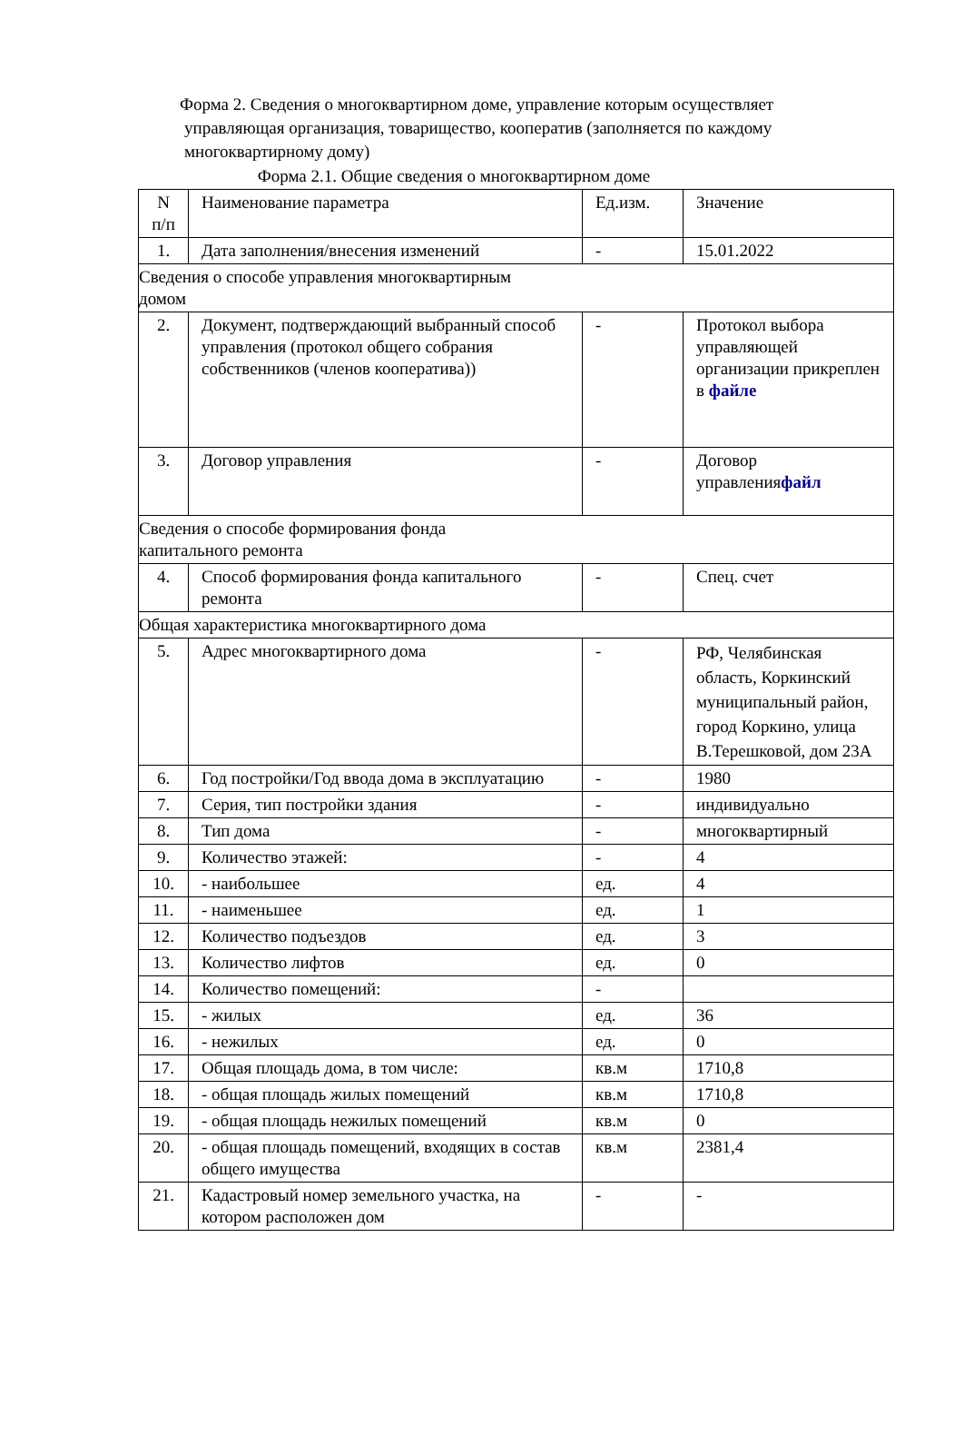Форма 2. Сведения о многоквартирном доме, управление которым осуществляет
управляющая организация, товарищество, кооператив (заполняется по каждому многоквартирному дому)
Форма 2.1. Общие сведения о многоквартирном доме
| N п/п | Наименование параметра | Ед.изм. | Значение |
| 1. | Дата заполнения/внесения изменений | - | 15.01.2022 |
| Сведения о способе управления многоквартирным домом | | | |
| 2. | Документ, подтверждающий выбранный способ управления (протокол общего собрания собственников (членов кооператива)) | - | Протокол выбора управляющей организации прикреплен в файле |
| 3. | Договор управления | - | Договор управления файл |
| Сведения о способе формирования фонда капитального ремонта | | | |
| 4. | Способ формирования фонда капитального ремонта | - | Спец. счет |
| Общая характеристика многоквартирного дома | | | |
| 5. | Адрес многоквартирного дома | - | РФ, Челябинская область, Коркинский муниципальный район, город Коркино, улица В.Терешковой, дом 23А |
| 6. | Год постройки/Год ввода дома в эксплуатацию | - | 1980 |
| 7. | Серия, тип постройки здания | - | индивидуально |
| 8. | Тип дома | - | многоквартирный |
| 9. | Количество этажей: | - | 4 |
| 10. | - наибольшее | ед. | 4 |
| 11. | - наименьшее | ед. | 1 |
| 12. | Количество подъездов | ед. | 3 |
| 13. | Количество лифтов | ед. | 0 |
| 14. | Количество помещений: | - | |
| 15. | - жилых | ед. | 36 |
| 16. | - нежилых | ед. | 0 |
| 17. | Общая площадь дома, в том числе: | кв.м | 1710,8 |
| 18. | - общая площадь жилых помещений | кв.м | 1710,8 |
| 19. | - общая площадь нежилых помещений | кв.м | 0 |
| 20. | - общая площадь помещений, входящих в состав общего имущества | кв.м | 2381,4 |
| 21. | Кадастровый номер земельного участка, на котором расположен дом | - | - |